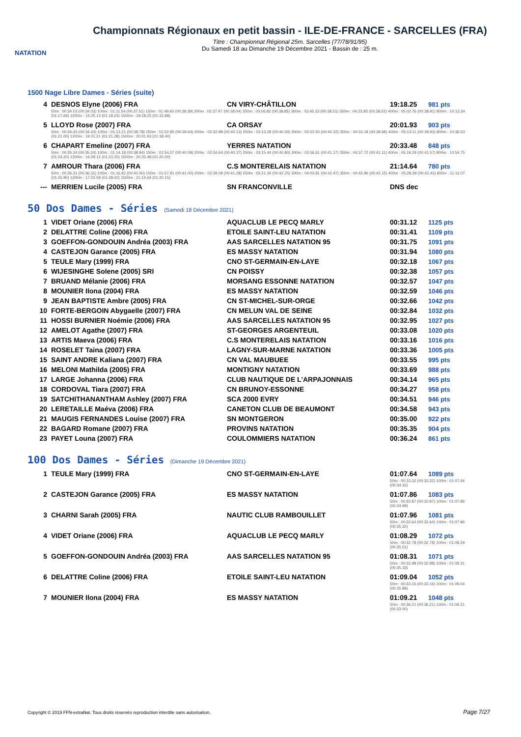NATATION
Championnats Régionaux en petit bassin - ILE-DE-FRANCE - SARCELLES (FRA)
Titre : Championnat Régional 25m. Sarcelles (77/78/91/95)
Du Samedi 18 au Dimanche 19 Décembre 2021 - Bassin de : 25 m.
1500 Nage Libre Dames - Séries (suite)
| 4 | DESNOS Elyne (2006) FRA | CN VIRY-CHÂTILLON | 19:18.25 | 981 pts |
| | 50m : 00:34.03 (00:34.03) 100m : 01:11.54 (00:37.51) 150m : 01:49.93 (00:38.39) 200m : 02:27.97 (00:38.04) 250m : 03:06.82 (00:38.85) 300m : 03:45.33 (00:38.51) 350m : 04:23.85 (00:38.52) 400m : 05:02.76 (00:38.91) 800m : 10:13.34 (01:17.69) 1200m : 15:25.13 (01:18.23) 1500m : 19:18.25 (01:15.98) | | | |
| 5 | LLOYD Rose (2007) FRA | CA ORSAY | 20:01.93 | 903 pts |
| | 50m : 00:34.43 (00:34.43) 100m : 01:13.21 (00:38.78) 150m : 01:52.85 (00:39.64) 200m : 02:32.98 (00:40.13) 250m : 03:13.28 (00:40.30) 300m : 03:53.50 (00:40.22) 350m : 04:33.18 (00:39.68) 400m : 05:13.11 (00:39.93) 800m : 10:36.53 (01:21.00) 1200m : 16:01.21 (01:21.28) 1500m : 20:01.93 (01:18.40) | | | |
| 6 | CHAPART Emeline (2007) FRA | YERRES NATATION | 20:33.48 | 848 pts |
| | 50m : 00:35.24 (00:35.24) 100m : 01:14.18 (00:38.94) 150m : 01:54.27 (00:40.09) 200m : 02:34.64 (00:40.37) 250m : 03:15.44 (00:40.80) 300m : 03:56.61 (00:41.17) 350m : 04:37.72 (00:41.11) 400m : 05:19.29 (00:41.57) 800m : 10:54.75 (01:24.20) 1200m : 16:29.12 (01:23.20) 1500m : 20:33.48 (01:20.00) | | | |
| 7 | AMROUR Thara (2006) FRA | C.S MONTERELAIS NATATION | 21:14.64 | 780 pts |
| | 50m : 00:36.31 (00:36.31) 100m : 01:16.81 (00:40.50) 150m : 01:57.81 (00:41.00) 200m : 02:39.09 (00:41.28) 250m : 03:21.34 (00:42.25) 300m : 04:03.81 (00:42.47) 350m : 04:45.96 (00:42.15) 400m : 05:28.39 (00:42.43) 800m : 11:12.07 (01:25.90) 1200m : 17:02.59 (01:28.02) 1500m : 21:14.64 (01:20.15) | | | |
| --- | MERRIEN Lucile (2005) FRA | SN FRANCONVILLE | DNS dec | |
50 Dos Dames - Séries (Samedi 18 Décembre 2021)
| 1 | VIDET Oriane (2006) FRA | AQUACLUB LE PECQ MARLY | 00:31.12 | 1125 pts |
| 2 | DELATTRE Coline (2006) FRA | ETOILE SAINT-LEU NATATION | 00:31.41 | 1109 pts |
| 3 | GOEFFON-GONDOUIN Andréa (2003) FRA | AAS SARCELLES NATATION 95 | 00:31.75 | 1091 pts |
| 4 | CASTEJON Garance (2005) FRA | ES MASSY NATATION | 00:31.94 | 1080 pts |
| 5 | TEULE Mary (1999) FRA | CNO ST-GERMAIN-EN-LAYE | 00:32.18 | 1067 pts |
| 6 | WIJESINGHE Solene (2005) SRI | CN POISSY | 00:32.38 | 1057 pts |
| 7 | BRUAND Mélanie (2006) FRA | MORSANG ESSONNE NATATION | 00:32.57 | 1047 pts |
| 8 | MOUNIER Ilona (2004) FRA | ES MASSY NATATION | 00:32.59 | 1046 pts |
| 9 | JEAN BAPTISTE Ambre (2005) FRA | CN ST-MICHEL-SUR-ORGE | 00:32.66 | 1042 pts |
| 10 | FORTE-BERGOIN Abygaelle (2007) FRA | CN MELUN VAL DE SEINE | 00:32.84 | 1032 pts |
| 11 | HOSSI BURNIER Noémie (2006) FRA | AAS SARCELLES NATATION 95 | 00:32.95 | 1027 pts |
| 12 | AMELOT Agathe (2007) FRA | ST-GEORGES ARGENTEUIL | 00:33.08 | 1020 pts |
| 13 | ARTIS Maeva (2006) FRA | C.S MONTERELAIS NATATION | 00:33.16 | 1016 pts |
| 14 | ROSELET Taina (2007) FRA | LAGNY-SUR-MARNE NATATION | 00:33.36 | 1005 pts |
| 15 | SAINT ANDRE Kaliana (2007) FRA | CN VAL MAUBUEE | 00:33.55 | 995 pts |
| 16 | MELONI Mathilda (2005) FRA | MONTIGNY NATATION | 00:33.69 | 988 pts |
| 17 | LARGE Johanna (2006) FRA | CLUB NAUTIQUE DE L'ARPAJONNAIS | 00:34.14 | 965 pts |
| 18 | CORDOVAL Tiara (2007) FRA | CN BRUNOY-ESSONNE | 00:34.27 | 958 pts |
| 19 | SATCHITHANANTHAM Ashley (2007) FRA | SCA 2000 EVRY | 00:34.51 | 946 pts |
| 20 | LERETAILLE Maéva (2006) FRA | CANETON CLUB DE BEAUMONT | 00:34.58 | 943 pts |
| 21 | MAUGIS FERNANDES Louise (2007) FRA | SN MONTGERON | 00:35.00 | 922 pts |
| 22 | BAGARD Romane (2007) FRA | PROVINS NATATION | 00:35.35 | 904 pts |
| 23 | PAYET Louna (2007) FRA | COULOMMIERS NATATION | 00:36.24 | 861 pts |
100 Dos Dames - Séries (Dimanche 19 Décembre 2021)
| 1 | TEULE Mary (1999) FRA | CNO ST-GERMAIN-EN-LAYE | 01:07.64 | 1089 pts |
| | | | 50m : 00:33.32 (00:33.32) 100m : 01:07.64 (00:34.32) | |
| 2 | CASTEJON Garance (2005) FRA | ES MASSY NATATION | 01:07.86 | 1083 pts |
| | | | 50m : 00:32.87 (00:32.87) 100m : 01:07.86 (00:34.99) | |
| 3 | CHARNI Sarah (2005) FRA | NAUTIC CLUB RAMBOUILLET | 01:07.96 | 1081 pts |
| | | | 50m : 00:32.64 (00:32.64) 100m : 01:07.96 (00:35.32) | |
| 4 | VIDET Oriane (2006) FRA | AQUACLUB LE PECQ MARLY | 01:08.29 | 1072 pts |
| | | | 50m : 00:32.78 (00:32.78) 100m : 01:08.29 (00:35.51) | |
| 5 | GOEFFON-GONDOUIN Andréa (2003) FRA | AAS SARCELLES NATATION 95 | 01:08.31 | 1071 pts |
| | | | 50m : 00:32.98 (00:32.98) 100m : 01:08.31 (00:35.33) | |
| 6 | DELATTRE Coline (2006) FRA | ETOILE SAINT-LEU NATATION | 01:09.04 | 1052 pts |
| | | | 50m : 00:33.16 (00:33.16) 100m : 01:09.04 (00:35.88) | |
| 7 | MOUNIER Ilona (2004) FRA | ES MASSY NATATION | 01:09.21 | 1048 pts |
| | | | 50m : 00:36.21 (00:36.21) 100m : 01:09.21 (00:33.00) | |
Copyright © 2019 FFN-extraNat. Tous droits réservés reproduction interdite sans autorisation.
Page 7/27